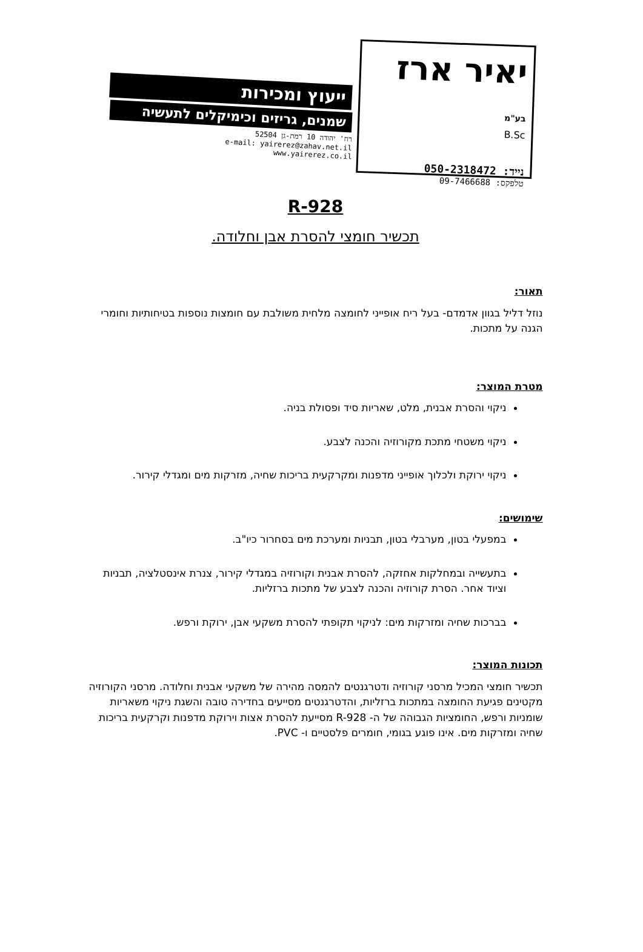יאיר ארז בע"מ
B.Sc
נייד: 050-2318472
טלפקס: 09-7466688
ייעוץ ומכירות
שמנים, גריזים וכימיקלים לתעשיה
רח' יהודה 10 רמת-גן 52504
e-mail: yairerez@zahav.net.il
www.yairerez.co.il
R-928
תכשיר חומצי להסרת אבן וחלודה.
תאור:
נוזל דליל בגוון אדמדם- בעל ריח אופייני לחומצה מלחית משולבת עם חומצות נוספות בטיחותיות וחומרי הגנה על מתכות.
מטרת המוצר:
ניקוי והסרת אבנית, מלט, שאריות סיד ופסולת בניה.
ניקוי משטחי מתכת מקורוזיה והכנה לצבע.
ניקוי ירוקת ולכלוך אופייני מדפנות ומקרקעית בריכות שחיה, מזרקות מים ומגדלי קירור.
שימושים:
במפעלי בטון, מערבלי בטון, תבניות ומערכת מים בסחרור כיו"ב.
בתעשייה ובמחלקות אחזקה, להסרת אבנית וקורוזיה במגדלי קירור, צנרת אינסטלציה, תבניות וציוד אחר. הסרת קורוזיה והכנה לצבע של מתכות ברזליות.
בברכות שחיה ומזרקות מים: לניקוי תקופתי להסרת משקעי אבן, ירוקת ורפש.
תכונות המוצר:
תכשיר חומצי המכיל מרסני קורוזיה ודטרגנטים להמסה מהירה של משקעי אבנית וחלודה. מרסני הקורוזיה מקטינים פגיעת החומצה במתכות ברזליות, והדטרגנטים מסייעים בחדירה טובה והשגת ניקוי משאריות שומניות ורפש, החומציות הגבוהה של ה- R-928 מסייעת להסרת אצות וירוקת מדפנות וקרקעית בריכות שחיה ומזרקות מים. אינו פוגע בגומי, חומרים פלסטיים ו- PVC.